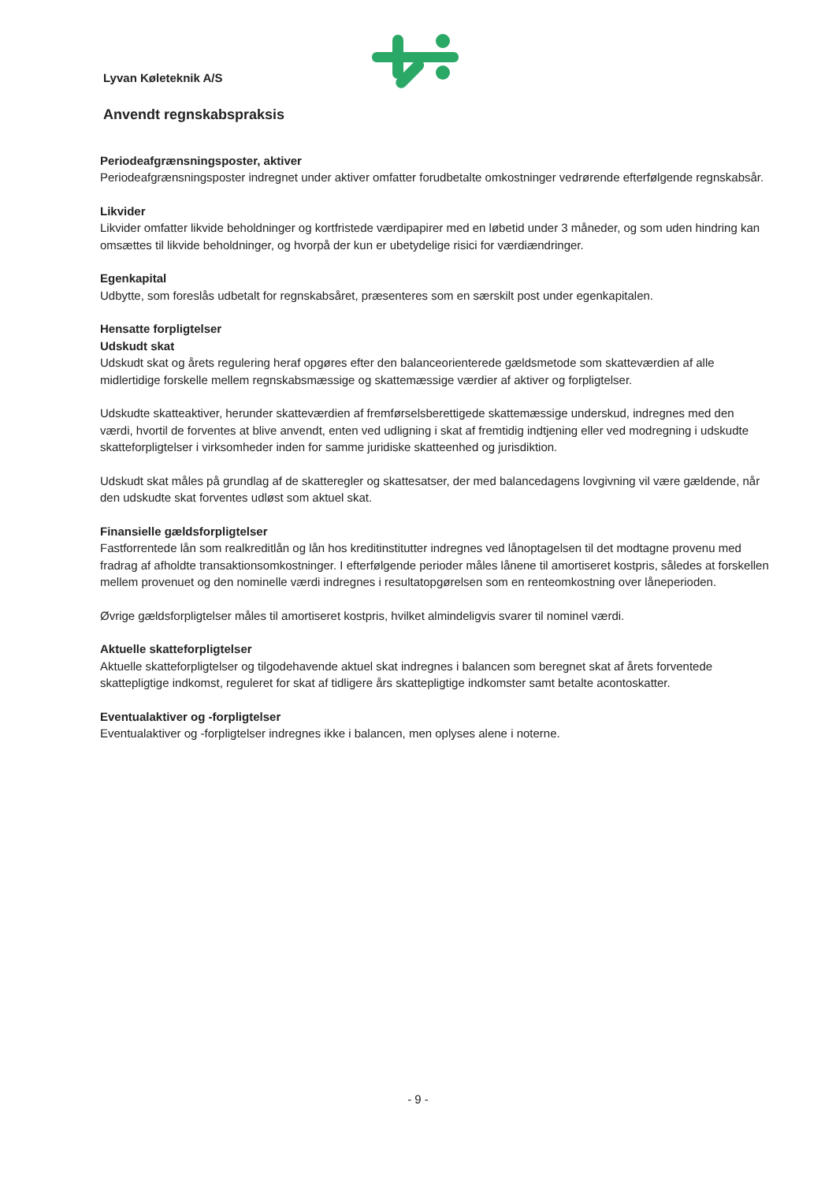Lyvan Køleteknik A/S
Anvendt regnskabspraksis
Periodeafgrænsningsposter, aktiver
Periodeafgrænsningsposter indregnet under aktiver omfatter forudbetalte omkostninger vedrørende efterfølgende regnskabsår.
Likvider
Likvider omfatter likvide beholdninger og kortfristede værdipapirer med en løbetid under 3 måneder, og som uden hindring kan omsættes til likvide beholdninger, og hvorpå der kun er ubetydelige risici for værdiændringer.
Egenkapital
Udbytte, som foreslås udbetalt for regnskabsåret, præsenteres som en særskilt post under egenkapitalen.
Hensatte forpligtelser
Udskudt skat
Udskudt skat og årets regulering heraf opgøres efter den balanceorienterede gældsmetode som skatteværdien af alle midlertidige forskelle mellem regnskabsmæssige og skattemæssige værdier af aktiver og forpligtelser.
Udskudte skatteaktiver, herunder skatteværdien af fremførselsberettigede skattemæssige underskud, indregnes med den værdi, hvortil de forventes at blive anvendt, enten ved udligning i skat af fremtidig indtjening eller ved modregning i udskudte skatteforpligtelser i virksomheder inden for samme juridiske skatteenhed og jurisdiktion.
Udskudt skat måles på grundlag af de skatteregler og skattesatser, der med balancedagens lovgivning vil være gældende, når den udskudte skat forventes udløst som aktuel skat.
Finansielle gældsforpligtelser
Fastforrentede lån som realkreditlån og lån hos kreditinstitutter indregnes ved lånoptagelsen til det modtagne provenu med fradrag af afholdte transaktionsomkostninger. I efterfølgende perioder måles lånene til amortiseret kostpris, således at forskellen mellem provenuet og den nominelle værdi indregnes i resultatopgørelsen som en renteomkostning over låneperioden.
Øvrige gældsforpligtelser måles til amortiseret kostpris, hvilket almindeligvis svarer til nominel værdi.
Aktuelle skatteforpligtelser
Aktuelle skatteforpligtelser og tilgodehavende aktuel skat indregnes i balancen som beregnet skat af årets forventede skattepligtige indkomst, reguleret for skat af tidligere års skattepligtige indkomster samt betalte acontoskatter.
Eventualaktiver og -forpligtelser
Eventualaktiver og -forpligtelser indregnes ikke i balancen, men oplyses alene i noterne.
- 9 -